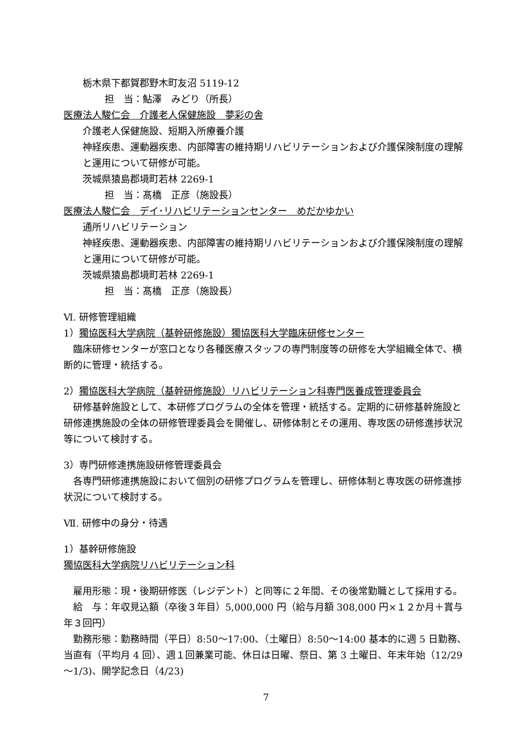栃木県下都賀郡野木町友沼 5119-12
担　当：鮎澤　みどり（所長）
医療法人駿仁会　介護老人保健施設　夢彩の舎
介護老人保健施設、短期入所療養介護
神経疾患、運動器疾患、内部障害の維持期リハビリテーションおよび介護保険制度の理解と運用について研修が可能。
茨城県猿島郡境町若林 2269-1
担　当：髙橋　正彦（施設長）
医療法人駿仁会　デイ･リハビリテーションセンター　めだかゆかい
通所リハビリテーション
神経疾患、運動器疾患、内部障害の維持期リハビリテーションおよび介護保険制度の理解と運用について研修が可能。
茨城県猿島郡境町若林 2269-1
担　当：髙橋　正彦（施設長）
Ⅵ. 研修管理組織
1）獨協医科大学病院（基幹研修施設）獨協医科大学臨床研修センター
　臨床研修センターが窓口となり各種医療スタッフの専門制度等の研修を大学組織全体で、横断的に管理・統括する。
2）獨協医科大学病院（基幹研修施設）リハビリテーション科専門医養成管理委員会
　研修基幹施設として、本研修プログラムの全体を管理・統括する。定期的に研修基幹施設と研修連携施設の全体の研修管理委員会を開催し、研修体制とその運用、専攻医の研修進捗状況等について検討する。
3）専門研修連携施設研修管理委員会
　各専門研修連携施設において個別の研修プログラムを管理し、研修体制と専攻医の研修進捗状況について検討する。
Ⅶ. 研修中の身分・待遇
1）基幹研修施設
獨協医科大学病院リハビリテーション科
　雇用形態：現・後期研修医（レジデント）と同等に２年間、その後常勤職として採用する。
　給　与：年収見込額（卒後３年目）5,000,000 円（給与月額 308,000 円×１２か月＋賞与年３回円）
　勤務形態：勤務時間（平日）8:50～17:00、（土曜日）8:50～14:00 基本的に週 5 日勤務、当直有（平均月 4 回）、週１回兼業可能、休日は日曜、祭日、第 3 土曜日、年末年始（12/29～1/3)、開学記念日（4/23)
7